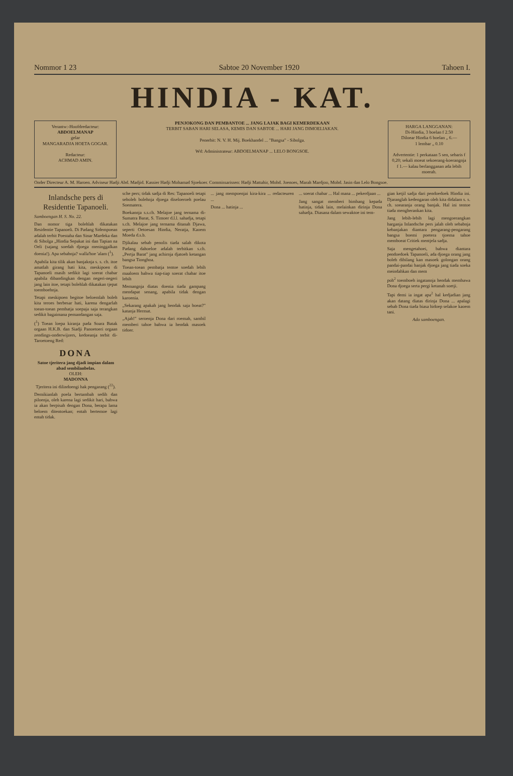Nommor 1 23 Sabtoe 20 November 1920 Tahoen I.
HINDIA - KAT.
Verantw:-Hoofdredacteur:
ABDOELMANAP
gelar
MANGARADJA HOETA GOGAR.
Redacteur:
ACHMAD AMIN.
PENJOKONG DAN PEMBANTOE ... JANG LAJAK BAGI KEMERDEKAAN
TERBIT SABAN HARI SELASA, KEMIS DAN SABTOE ... HARI JANG DIMOELIAKAN.
Penerbit: N. V. H. Mij. Boekhandel ... "Bangsa" - Sibolga.
Wd: Administrateur: ABDOELMANAP ... LELO BONGSOE.
HARGA LANGGANAN:
Di-Hindia, 3 boelan f 2.50
Diloear Hindia 6 boelan „ 6.—
1 lembar „ 0.10
Advertentie: 1 perkataan 5 sen, sebaris f 0,20; sekali moeat sekoerang-koerangnja f 1.— kalau berlangganan ada lebih moerah.
Onder Directeur A. M. Haroen. Adviseur Hadji Abd. Madjid. Kassier Hadji Mohamad Sjoekoer. Commissarissen: Hadji Mattahir, Mohd. Joenoes, Marah Mardjoo, Mohd. Jasin dan Lelo Bongsoe.
Inlandsche pers di Residentie Tapanoeli.
Samboengan H. S. No. 22.
Dan nomor tiga bolehlah dikatakan Residentie Tapanoeli. Di Padang Sidempoean adalah terbit Poestaha dan Sinar Mardeka dan di Sibolga „Hindia Sepakat ini dan Tapian na Oeli (sajang soedah djoega meninggalkan doenia!). Apa sebabnja? walla'hoe 'alam (<sup>1</sup>).
Apabila kita tilik akan banjaknja s. s. ch. itoe amatlah girang hati kita, meskipoen di Tapanoeli masih sedikit lagi soerat chabar apabila dibandingkan dengan negeri-negeri jang lain itoe, tetapi bolehlah dikatakan tjepat toemboehnja.
Tetapi meskipoen begitoe belоemlah boleh kita teroes berbesar hati, karena dengarlah toean-toean pembatja soepaja saja terangkan sedikit bagaimana pemandangan saja.
(<sup>1</sup>) Toean loepa kiranja pada Soara Batak orgaan H.K.B. dan Siadji Panoetoeri orgaan zendings-onderwijzers, kedoeanja terbit di-Taroetoeng Red:
DONA
Satoe tjeritera jang djadi impian dalam abad sembilanbelas.
OLEH:
MADONNA
Tjeritera ini dilindoengi hak pengarang (<sup>22</sup>).
Demikianlah poela bertambah sedih dan piloenja, oleh karena lagi sedikit hari, bahwa ia akan berpisah dengan Dona, berapa lama beloem ditentoekan; entah bertemoe lagi entah tidak.
sche pers; tidak sadja di Res: Tapanoeli tetapi seboleh bolehnja djoega diseloeroeh poelau Soematera.
Boekannja s.s.ch. Melajoe jang ternama di-Sumatra Barat, S. Timoer d.l.l. sahadja, tetapi s.ch. Melajoe jang ternama ditanah Djawa, seperti Oetoesan Hindia, Neratja, Kaoem Moeda d.s.b.
Djikalau sebab penolis tiada salah dikota Padang dahoeloe adalah terbitkan s.ch. „Pertja Barat" jang achirnja djatoeh ketangan bangsa Tionghoa.
Toean-toean pembatja tentoe soedah lebih maaloem bahwa tiap-tiap soerat chabar itoe lebih
Memangnja diatas doenia tiada gampang mendapat senang, apabila tidak dengan karoenia.
„Sekarang apakah jang hendak saja boeat?" katanja Hermat.
„Ajah!" seroenja Dona dari roemah, sambil memberi tahoe bahwa ia hendak masoek tidoer.
... jang mempoenjai kira-kira ... redacteuren ...
Dona ... hatinja ...
... soerat chabar ... Hal mana ... pekerdjaan ...
Jang sangat memberi bimbang kepada hatinja, tidak lain, melainkan dirinja Dona sahadja. Diasana dalam sewaktoe ini tem-
gian ketjil sadja dari pendoedoek Hindia ini. Djaranglah kedengaran oleh kita didalam s. s. ch. soearanja orang banjak. Hal ini tentoe tiada mengherankan kita.
Jang lebih-lebih lagi mengoerangkan harganja Inlandsche pers jalah oleh sebabnja kebanjakan diantara pengarang-pengarang bangsa boemi poetera tjoema tahoe memboeat Critiek mentjela sadja.
Saja mengetahoei, bahwa diantara pendoedoek Tapanoeli, ada djoega orang jang boleh dibilang kan masoek golongan orang pandai-pandai banjak djoega jang tiada soeka meindahkan dan mem
poh<sup>2</sup> toemboeh ingatannja hendak membawa Dona djoega serta pergi ketanah soetji.
Tapi demi ia ingat apa<sup>2</sup> hal kedjadian jang akan datang diatas dirinja Dona ... apalagi sebab Dona tiada biasa hidoep selakoe kaoem tani.
Ada samboengan.